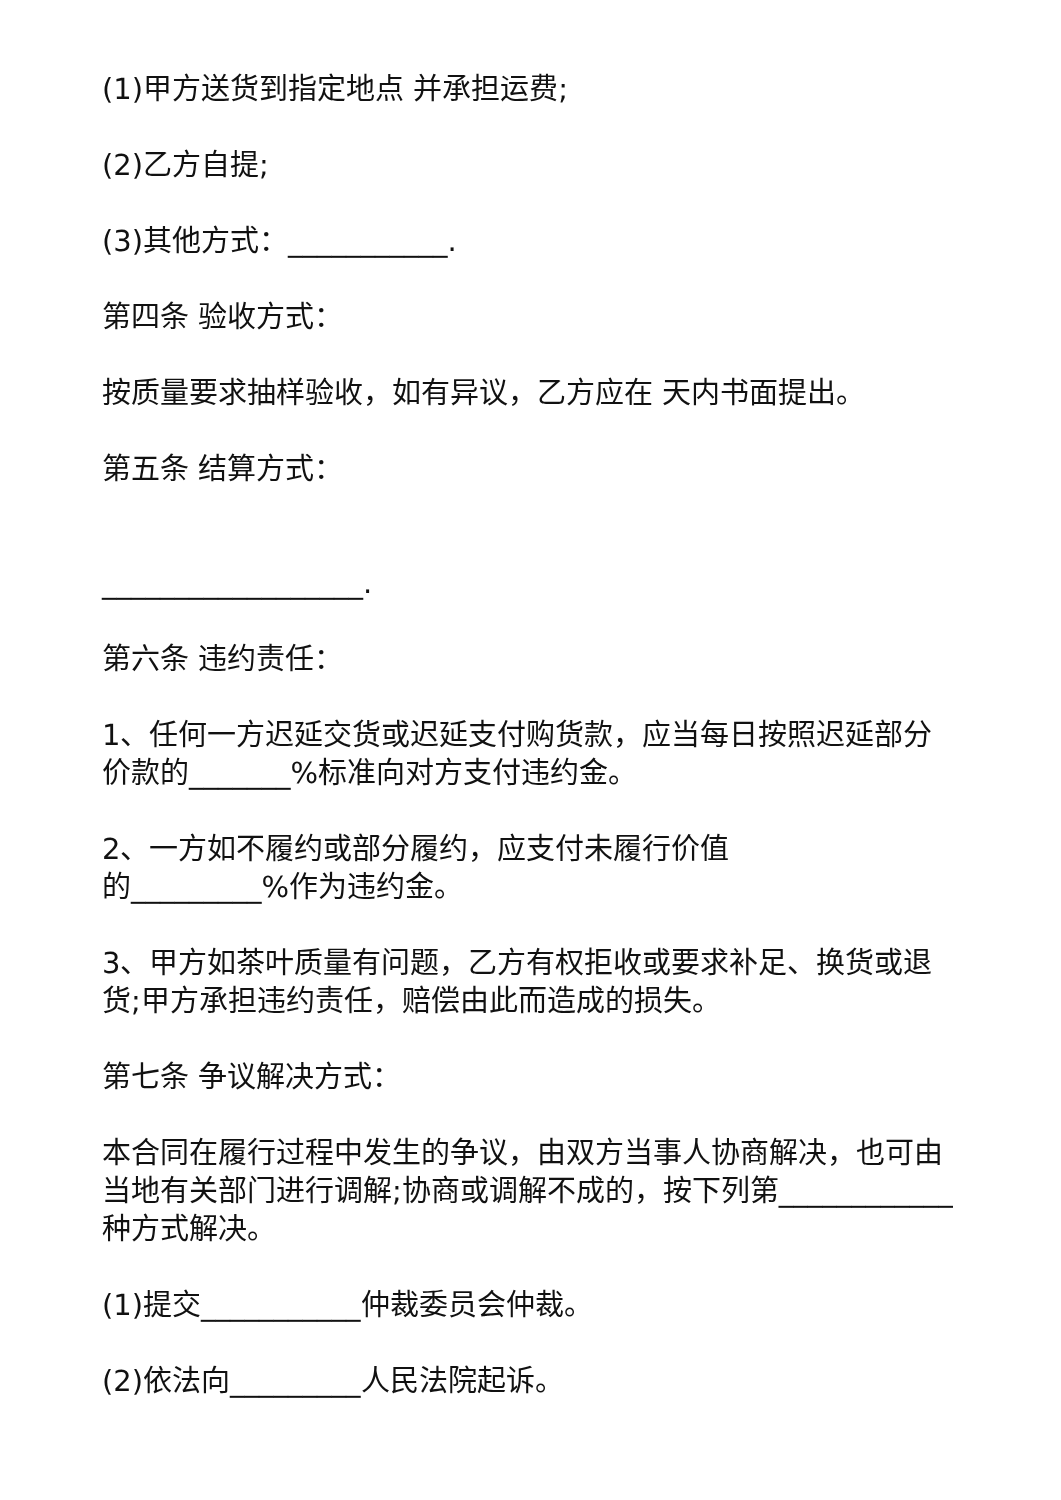(1)甲方送货到指定地点 并承担运费;
(2)乙方自提;
(3)其他方式：___________.
第四条 验收方式：
按质量要求抽样验收，如有异议，乙方应在 天内书面提出。
第五条 结算方式：
__________________.
第六条 违约责任：
1、任何一方迟延交货或迟延支付购货款，应当每日按照迟延部分价款的_______%标准向对方支付违约金。
2、一方如不履约或部分履约，应支付未履行价值
的_________%作为违约金。
3、甲方如茶叶质量有问题，乙方有权拒收或要求补足、换货或退货;甲方承担违约责任，赔偿由此而造成的损失。
第七条 争议解决方式：
本合同在履行过程中发生的争议，由双方当事人协商解决，也可由当地有关部门进行调解;协商或调解不成的，按下列第____________种方式解决。
(1)提交___________仲裁委员会仲裁。
(2)依法向_________人民法院起诉。